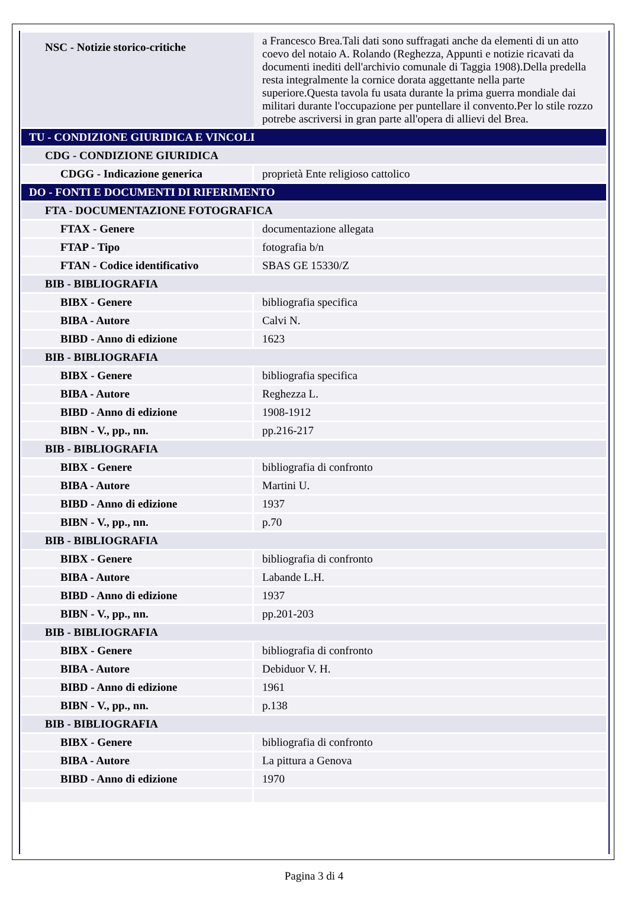| NSC - Notizie storico-critiche | a Francesco Brea.Tali dati sono suffragati anche da elementi di un atto coevo del notaio A. Rolando (Reghezza, Appunti e notizie ricavati da documenti inediti dell'archivio comunale di Taggia 1908).Della predella resta integralmente la cornice dorata aggettante nella parte superiore.Questa tavola fu usata durante la prima guerra mondiale dai militari durante l'occupazione per puntellare il convento.Per lo stile rozzo potrebe ascriversi in gran parte all'opera di allievi del Brea. |
| TU - CONDIZIONE GIURIDICA E VINCOLI | |
| CDG - CONDIZIONE GIURIDICA | |
| CDGG - Indicazione generica | proprietà Ente religioso cattolico |
| DO - FONTI E DOCUMENTI DI RIFERIMENTO | |
| FTA - DOCUMENTAZIONE FOTOGRAFICA | |
| FTAX - Genere | documentazione allegata |
| FTAP - Tipo | fotografia b/n |
| FTAN - Codice identificativo | SBAS GE 15330/Z |
| BIB - BIBLIOGRAFIA | |
| BIBX - Genere | bibliografia specifica |
| BIBA - Autore | Calvi N. |
| BIBD - Anno di edizione | 1623 |
| BIB - BIBLIOGRAFIA | |
| BIBX - Genere | bibliografia specifica |
| BIBA - Autore | Reghezza L. |
| BIBD - Anno di edizione | 1908-1912 |
| BIBN - V., pp., nn. | pp.216-217 |
| BIB - BIBLIOGRAFIA | |
| BIBX - Genere | bibliografia di confronto |
| BIBA - Autore | Martini U. |
| BIBD - Anno di edizione | 1937 |
| BIBN - V., pp., nn. | p.70 |
| BIB - BIBLIOGRAFIA | |
| BIBX - Genere | bibliografia di confronto |
| BIBA - Autore | Labande L.H. |
| BIBD - Anno di edizione | 1937 |
| BIBN - V., pp., nn. | pp.201-203 |
| BIB - BIBLIOGRAFIA | |
| BIBX - Genere | bibliografia di confronto |
| BIBA - Autore | Debiduor V. H. |
| BIBD - Anno di edizione | 1961 |
| BIBN - V., pp., nn. | p.138 |
| BIB - BIBLIOGRAFIA | |
| BIBX - Genere | bibliografia di confronto |
| BIBA - Autore | La pittura a Genova |
| BIBD - Anno di edizione | 1970 |
Pagina 3 di 4